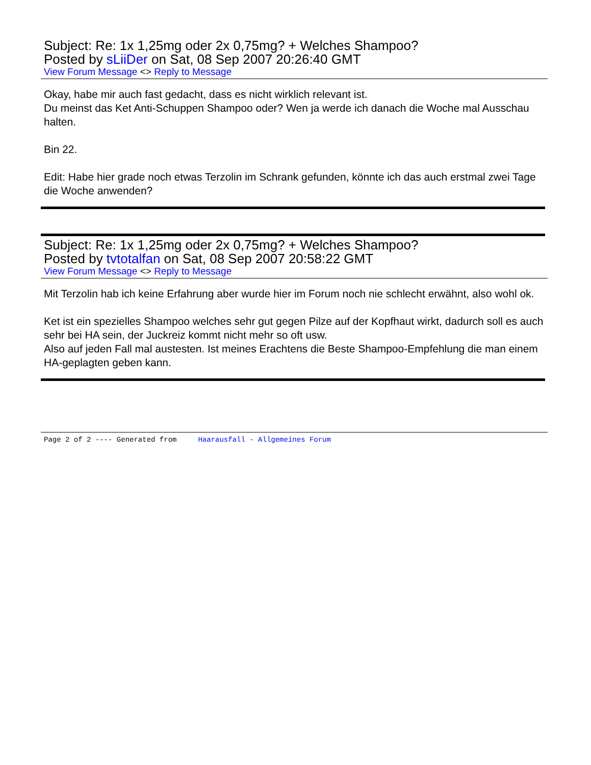Subject: Re: 1x 1,25mg oder 2x 0,75mg? + Welches Shampoo?
Posted by sLiiDer on Sat, 08 Sep 2007 20:26:40 GMT
View Forum Message <> Reply to Message
Okay, habe mir auch fast gedacht, dass es nicht wirklich relevant ist.
Du meinst das Ket Anti-Schuppen Shampoo oder? Wen ja werde ich danach die Woche mal Ausschau halten.
Bin 22.
Edit: Habe hier grade noch etwas Terzolin im Schrank gefunden, könnte ich das auch erstmal zwei Tage die Woche anwenden?
Subject: Re: 1x 1,25mg oder 2x 0,75mg? + Welches Shampoo?
Posted by tvtotalfan on Sat, 08 Sep 2007 20:58:22 GMT
View Forum Message <> Reply to Message
Mit Terzolin hab ich keine Erfahrung aber wurde hier im Forum noch nie schlecht erwähnt, also wohl ok.
Ket ist ein spezielles Shampoo welches sehr gut gegen Pilze auf der Kopfhaut wirkt, dadurch soll es auch sehr bei HA sein, der Juckreiz kommt nicht mehr so oft usw.
Also auf jeden Fall mal austesten. Ist meines Erachtens die Beste Shampoo-Empfehlung die man einem HA-geplagten geben kann.
Page 2 of 2 ---- Generated from Haarausfall - Allgemeines Forum